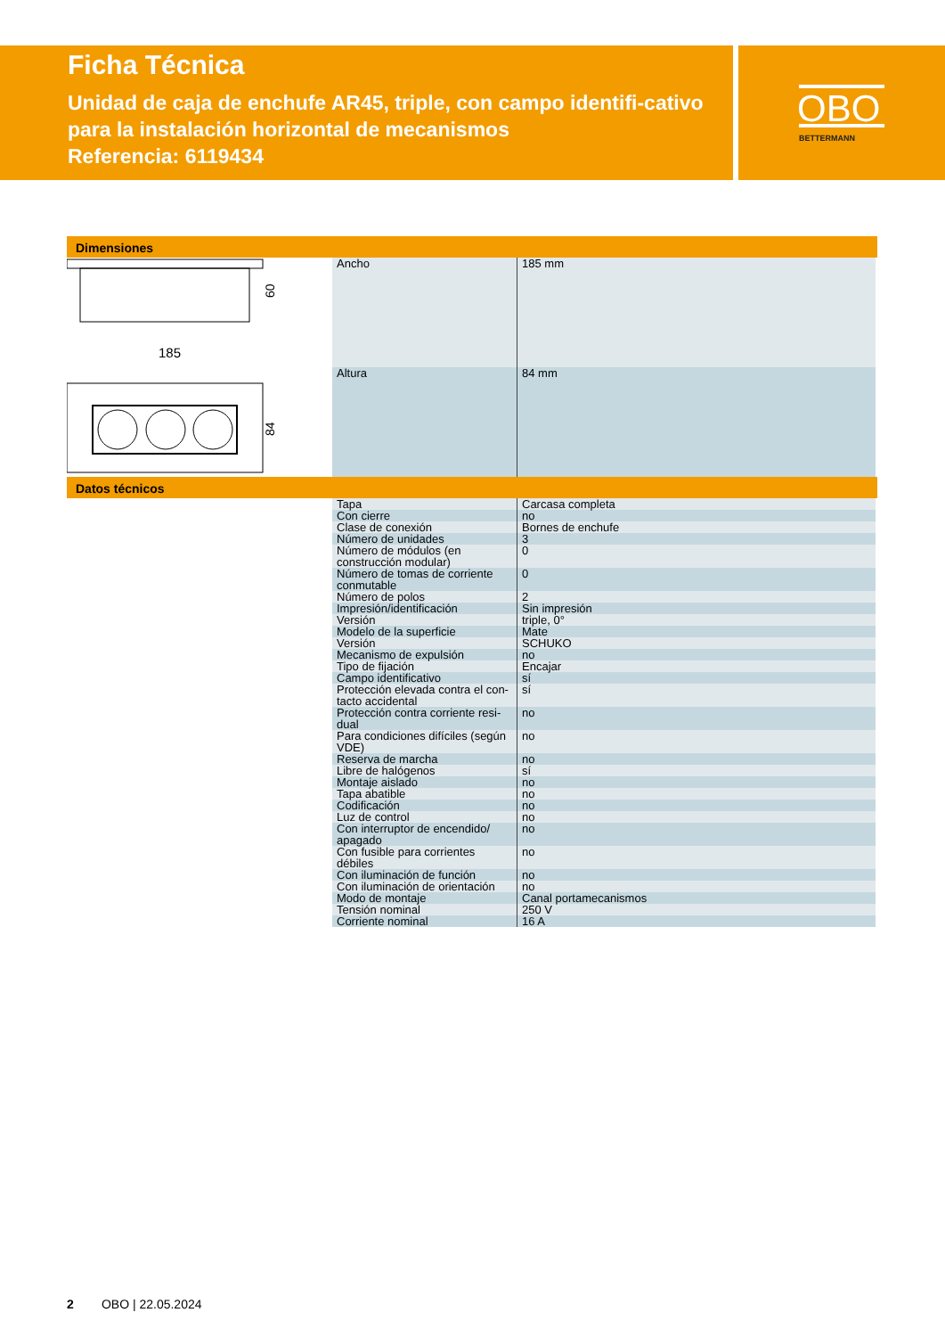OBO
BETTERMANN
Ficha Técnica
Unidad de caja de enchufe AR45, triple, con campo identifi-cativo para la instalación horizontal de mecanismos
Referencia: 6119434
Dimensiones
60
185
84
| Ancho | 185 mm |
| Altura | 84 mm |
Datos técnicos
| Tapa | Carcasa completa |
| Con cierre | no |
| Clase de conexión | Bornes de enchufe |
| Número de unidades | 3 |
| Número de módulos (en construcción modular) | 0 |
| Número de tomas de corriente conmutable | 0 |
| Número de polos | 2 |
| Impresión/identificación | Sin impresión |
| Versión | triple, 0° |
| Modelo de la superficie | Mate |
| Versión | SCHUKO |
| Mecanismo de expulsión | no |
| Tipo de fijación | Encajar |
| Campo identificativo | sí |
| Protección elevada contra el con-tacto accidental | sí |
| Protección contra corriente resi-dual | no |
| Para condiciones difíciles (según VDE) | no |
| Reserva de marcha | no |
| Libre de halógenos | sí |
| Montaje aislado | no |
| Tapa abatible | no |
| Codificación | no |
| Luz de control | no |
| Con interruptor de encendido/ apagado | no |
| Con fusible para corrientes débiles | no |
| Con iluminación de función | no |
| Con iluminación de orientación | no |
| Modo de montaje | Canal portamecanismos |
| Tensión nominal | 250 V |
| Corriente nominal | 16 A |
2 OBO | 22.05.2024